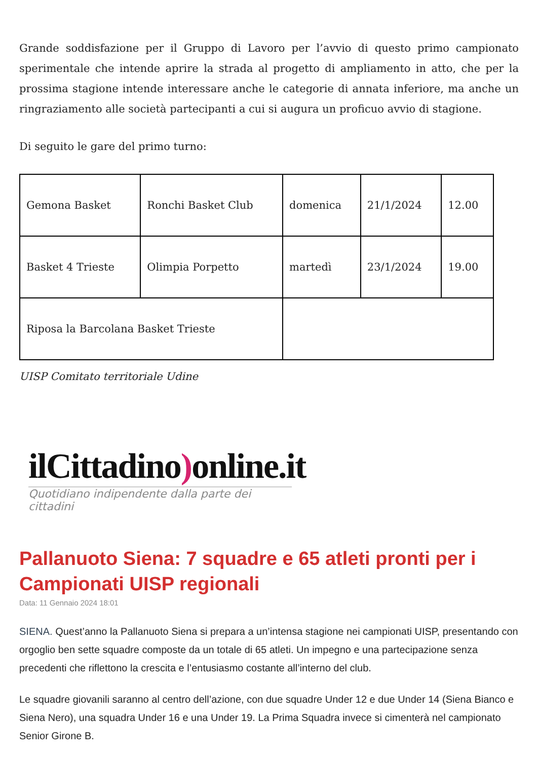Grande soddisfazione per il Gruppo di Lavoro per l’avvio di questo primo campionato sperimentale che intende aprire la strada al progetto di ampliamento in atto, che per la prossima stagione intende interessare anche le categorie di annata inferiore, ma anche un ringraziamento alle società partecipanti a cui si augura un proficuo avvio di stagione.
Di seguito le gare del primo turno:
| Gemona Basket | Ronchi Basket Club | domenica | 21/1/2024 | 12.00 |
| Basket 4 Trieste | Olimpia Porpetto | martedì | 23/1/2024 | 19.00 |
| Riposa la Barcolana Basket Trieste | | | | |
UISP Comitato territoriale Udine
ilCittadino) online.it
Quotidiano indipendente dalla parte dei cittadini
Pallanuoto Siena: 7 squadre e 65 atleti pronti per i Campionati UISP regionali
Data: 11 Gennaio 2024 18:01
SIENA. Quest’anno la Pallanuoto Siena si prepara a un’intensa stagione nei campionati UISP, presentando con orgoglio ben sette squadre composte da un totale di 65 atleti. Un impegno e una partecipazione senza precedenti che riflettono la crescita e l’entusiasmo costante all’interno del club.
Le squadre giovanili saranno al centro dell’azione, con due squadre Under 12 e due Under 14 (Siena Bianco e Siena Nero), una squadra Under 16 e una Under 19. La Prima Squadra invece si cimenterà nel campionato Senior Girone B.